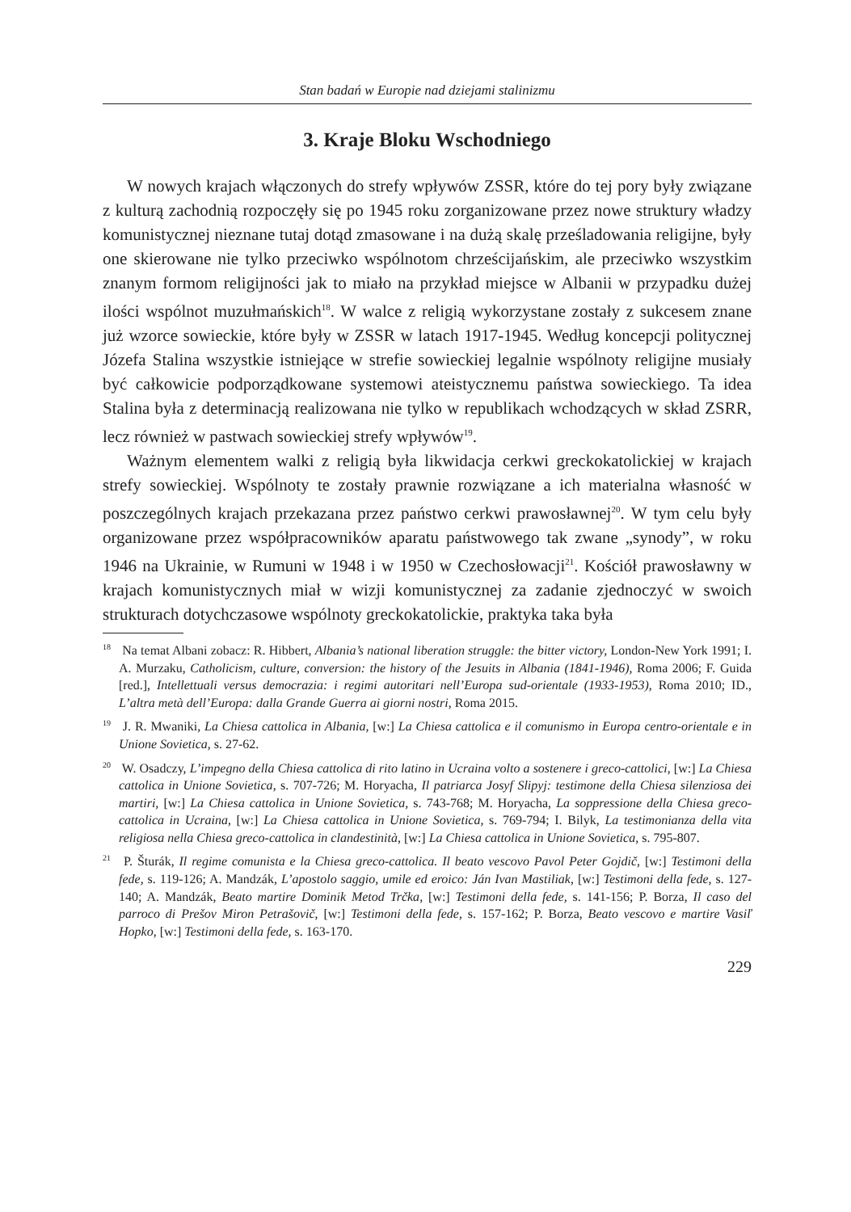Stan badań w Europie nad dziejami stalinizmu
3. Kraje Bloku Wschodniego
W nowych krajach włączonych do strefy wpływów ZSSR, które do tej pory były związane z kulturą zachodnią rozpoczęły się po 1945 roku zorganizowane przez nowe struktury władzy komunistycznej nieznane tutaj dotąd zmasowane i na dużą skalę prześladowania religijne, były one skierowane nie tylko przeciwko wspólnotom chrześcijańskim, ale przeciwko wszystkim znanym formom religijności jak to miało na przykład miejsce w Albanii w przypadku dużej ilości wspólnot muzułmańskich<sup>18</sup>. W walce z religią wykorzystane zostały z sukcesem znane już wzorce sowieckie, które były w ZSSR w latach 1917-1945. Według koncepcji politycznej Józefa Stalina wszystkie istniejące w strefie sowieckiej legalnie wspólnoty religijne musiały być całkowicie podporządkowane systemowi ateistycznemu państwa sowieckiego. Ta idea Stalina była z determinacją realizowana nie tylko w republikach wchodzących w skład ZSRR, lecz również w pastwach sowieckiej strefy wpływów<sup>19</sup>.
Ważnym elementem walki z religią była likwidacja cerkwi greckokatolickiej w krajach strefy sowieckiej. Wspólnoty te zostały prawnie rozwiązane a ich materialna własność w poszczególnych krajach przekazana przez państwo cerkwi prawosławnej<sup>20</sup>. W tym celu były organizowane przez współpracowników aparatu państwowego tak zwane „synody”, w roku 1946 na Ukrainie, w Rumuni w 1948 i w 1950 w Czechosłowacji<sup>21</sup>. Kościół prawosławny w krajach komunistycznych miał w wizji komunistycznej za zadanie zjednoczyć w swoich strukturach dotychczasowe wspólnoty greckokatolickie, praktyka taka była
<sup>18</sup> Na temat Albani zobacz: R. Hibbert, Albania’s national liberation struggle: the bitter victory, London-New York 1991; I. A. Murzaku, Catholicism, culture, conversion: the history of the Jesuits in Albania (1841-1946), Roma 2006; F. Guida [red.], Intellettuali versus democrazia: i regimi autoritari nell’Europa sud-orientale (1933-1953), Roma 2010; ID., L’altra metà dell’Europa: dalla Grande Guerra ai giorni nostri, Roma 2015.
<sup>19</sup> J. R. Mwaniki, La Chiesa cattolica in Albania, [w:] La Chiesa cattolica e il comunismo in Europa centro-orientale e in Unione Sovietica, s. 27-62.
<sup>20</sup> W. Osadczy, L’impegno della Chiesa cattolica di rito latino in Ucraina volto a sostenere i greco-cattolici, [w:] La Chiesa cattolica in Unione Sovietica, s. 707-726; M. Horyacha, Il patriarca Josyf Slipyj: testimone della Chiesa silenziosa dei martiri, [w:] La Chiesa cattolica in Unione Sovietica, s. 743-768; M. Horyacha, La soppressione della Chiesa greco-cattolica in Ucraina, [w:] La Chiesa cattolica in Unione Sovietica, s. 769-794; I. Bilyk, La testimonianza della vita religiosa nella Chiesa greco-cattolica in clandestinità, [w:] La Chiesa cattolica in Unione Sovietica, s. 795-807.
<sup>21</sup> P. Šturák, Il regime comunista e la Chiesa greco-cattolica. Il beato vescovo Pavol Peter Gojdič, [w:] Testimoni della fede, s. 119-126; A. Mandzák, L’apostolo saggio, umile ed eroico: Ján Ivan Mastiliak, [w:] Testimoni della fede, s. 127-140; A. Mandzák, Beato martire Dominik Metod Trčka, [w:] Testimoni della fede, s. 141-156; P. Borza, Il caso del parroco di Prešov Miron Petrašovič, [w:] Testimoni della fede, s. 157-162; P. Borza, Beato vescovo e martire Vasiľ Hopko, [w:] Testimoni della fede, s. 163-170.
229